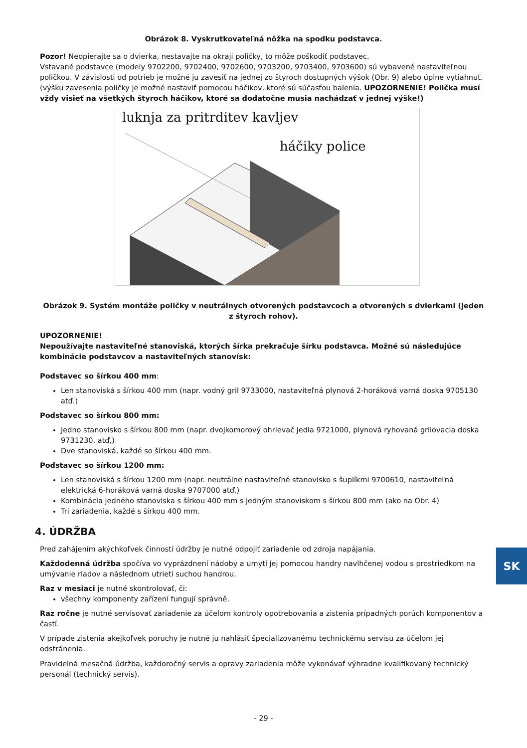Obrázok 8. Vyskrutkovateľná nôžka na spodku podstavca.
Pozor! Neopierajte sa o dvierka, nestavajte na okraji poličky, to môže poškodiť podstavec.
Vstavané podstavce (modely 9702200, 9702400, 9702600, 9703200, 9703400, 9703600) sú vybavené nastaviteľnou poličkou. V závislosti od potrieb je možné ju zavesiť na jednej zo štyroch dostupných výšok (Obr. 9) alebo úplne vytiahnuť. (výšku zavesenia poličky je možné nastaviť pomocou háčikov, ktoré sú súčasťou balenia. UPOZORNENIE! Polička musí vždy visieť na všetkých štyroch háčikov, ktoré sa dodatočne musia nachádzať v jednej výške!)
luknja za pritrditev kavljev
háčiky police
Obrázok 9. Systém montáže poličky v neutrálnych otvorených podstavcoch a otvorených s dvierkami (jeden z štyroch rohov).
UPOZORNENIE!
Nepoužívajte nastaviteľné stanoviská, ktorých šírka prekračuje šírku podstavca. Možné sú následujúce kombinácie podstavcov a nastaviteľných stanovísk:
Podstavec so šírkou 400 mm:
Len stanoviská s šírkou 400 mm (napr. vodný gril 9733000, nastaviteľná plynová 2-horáková varná doska 9705130 atď.)
Podstavec so šírkou 800 mm:
Jedno stanovisko s šírkou 800 mm (napr. dvojkomorový ohrievač jedla 9721000, plynová ryhovaná grilovacia doska 9731230, atď,)
Dve stanoviská, každé so šírkou 400 mm.
Podstavec so šírkou 1200 mm:
Len stanoviská s šírkou 1200 mm (napr. neutrálne nastaviteľné stanovisko s šuplíkmi 9700610, nastaviteľná elektrická 6-horáková varná doska 9707000 atď.)
Kombinácia jedného stanoviska s šírkou 400 mm s jedným stanoviskom s šírkou 800 mm (ako na Obr. 4)
Tri zariadenia, každé s šírkou 400 mm.
4. ÚDRŽBA
Pred zahájením akýchkoľvek činností údržby je nutné odpojiť zariadenie od zdroja napájania.
Každodenná údržba spočíva vo vyprázdnení nádoby a umytí jej pomocou handry navlhčenej vodou s prostriedkom na umývanie riadov a následnom utrieti suchou handrou.
Raz v mesiaci je nutné skontrolovať, či:
všechny komponenty zařízení fungují správně.
Raz ročne je nutné servisovať zariadenie za účelom kontroly opotrebovania a zistenia prípadných porúch komponentov a častí.
V prípade zistenia akejkoľvek poruchy je nutné ju nahlásiť špecializovanému technickému servisu za účelom jej odstránenia.
Pravidelná mesačná údržba, každoročný servis a opravy zariadenia môže vykonávať výhradne kvalifikovaný technický personál (technický servis).
SK
- 29 -